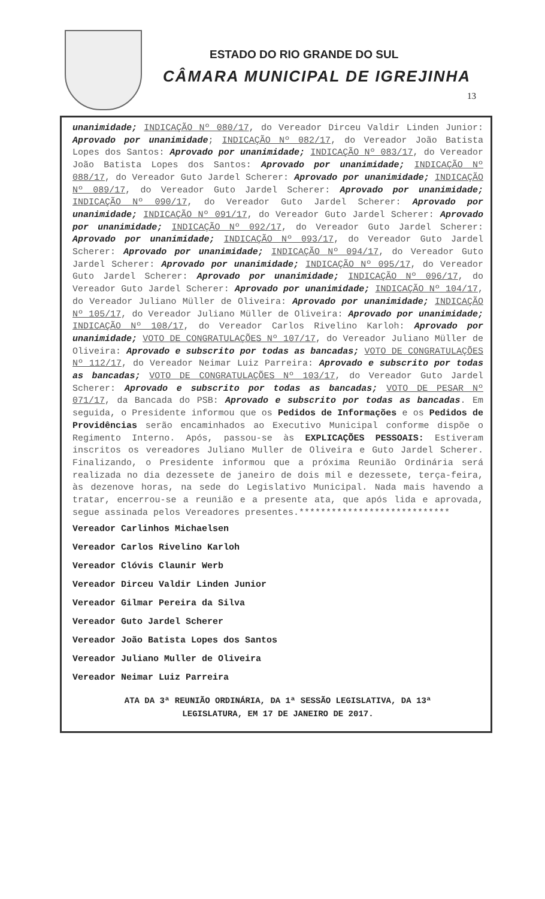ESTADO DO RIO GRANDE DO SUL
CÂMARA MUNICIPAL DE IGREJINHA
13
unanimidade; INDICAÇÃO Nº 080/17, do Vereador Dirceu Valdir Linden Junior: Aprovado por unanimidade; INDICAÇÃO Nº 082/17, do Vereador João Batista Lopes dos Santos: Aprovado por unanimidade; INDICAÇÃO Nº 083/17, do Vereador João Batista Lopes dos Santos: Aprovado por unanimidade; INDICAÇÃO Nº 088/17, do Vereador Guto Jardel Scherer: Aprovado por unanimidade; INDICAÇÃO Nº 089/17, do Vereador Guto Jardel Scherer: Aprovado por unanimidade; INDICAÇÃO Nº 090/17, do Vereador Guto Jardel Scherer: Aprovado por unanimidade; INDICAÇÃO Nº 091/17, do Vereador Guto Jardel Scherer: Aprovado por unanimidade; INDICAÇÃO Nº 092/17, do Vereador Guto Jardel Scherer: Aprovado por unanimidade; INDICAÇÃO Nº 093/17, do Vereador Guto Jardel Scherer: Aprovado por unanimidade; INDICAÇÃO Nº 094/17, do Vereador Guto Jardel Scherer: Aprovado por unanimidade; INDICAÇÃO Nº 095/17, do Vereador Guto Jardel Scherer: Aprovado por unanimidade; INDICAÇÃO Nº 096/17, do Vereador Guto Jardel Scherer: Aprovado por unanimidade; INDICAÇÃO Nº 104/17, do Vereador Juliano Müller de Oliveira: Aprovado por unanimidade; INDICAÇÃO Nº 105/17, do Vereador Juliano Müller de Oliveira: Aprovado por unanimidade; INDICAÇÃO Nº 108/17, do Vereador Carlos Rivelino Karloh: Aprovado por unanimidade; VOTO DE CONGRATULAÇÕES Nº 107/17, do Vereador Juliano Müller de Oliveira: Aprovado e subscrito por todas as bancadas; VOTO DE CONGRATULAÇÕES Nº 112/17, do Vereador Neimar Luiz Parreira: Aprovado e subscrito por todas as bancadas; VOTO DE CONGRATULAÇÕES Nº 103/17, do Vereador Guto Jardel Scherer: Aprovado e subscrito por todas as bancadas; VOTO DE PESAR Nº 071/17, da Bancada do PSB: Aprovado e subscrito por todas as bancadas. Em seguida, o Presidente informou que os Pedidos de Informações e os Pedidos de Providências serão encaminhados ao Executivo Municipal conforme dispõe o Regimento Interno. Após, passou-se às EXPLICAÇÕES PESSOAIS: Estiveram inscritos os vereadores Juliano Muller de Oliveira e Guto Jardel Scherer. Finalizando, o Presidente informou que a próxima Reunião Ordinária será realizada no dia dezessete de janeiro de dois mil e dezessete, terça-feira, às dezenove horas, na sede do Legislativo Municipal. Nada mais havendo a tratar, encerrou-se a reunião e a presente ata, que após lida e aprovada, segue assinada pelos Vereadores presentes.****************************
Vereador Carlinhos Michaelsen
Vereador Carlos Rivelino Karloh
Vereador Clóvis Claunir Werb
Vereador Dirceu Valdir Linden Junior
Vereador Gilmar Pereira da Silva
Vereador Guto Jardel Scherer
Vereador João Batista Lopes dos Santos
Vereador Juliano Muller de Oliveira
Vereador Neimar Luiz Parreira
ATA DA 3ª REUNIÃO ORDINÁRIA, DA 1ª SESSÃO LEGISLATIVA, DA 13ª
LEGISLATURA, EM 17 DE JANEIRO DE 2017.